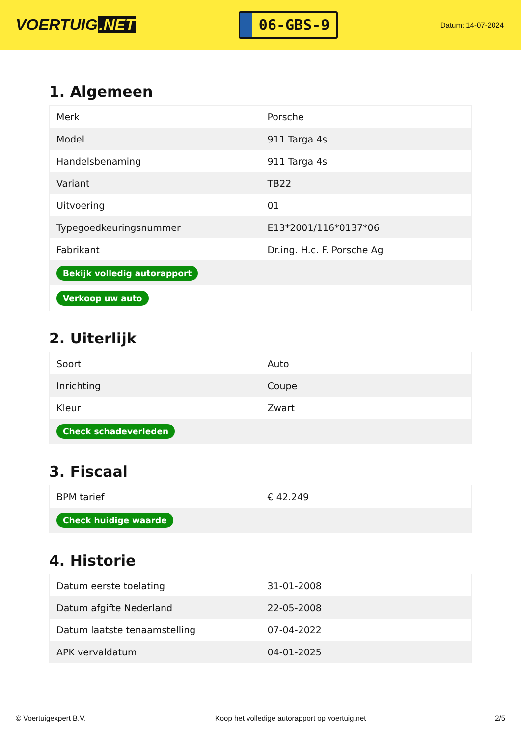VOERTUIG.NET
06-GBS-9
Datum: 14-07-2024
1. Algemeen
| Merk | Porsche |
| Model | 911 Targa 4s |
| Handelsbenaming | 911 Targa 4s |
| Variant | TB22 |
| Uitvoering | 01 |
| Typegoedkeuringsnummer | E13*2001/116*0137*06 |
| Fabrikant | Dr.ing. H.c. F. Porsche Ag |
| Bekijk volledig autorapport | |
| Verkoop uw auto | |
2. Uiterlijk
| Soort | Auto |
| Inrichting | Coupe |
| Kleur | Zwart |
| Check schadeverleden | |
3. Fiscaal
| BPM tarief | € 42.249 |
| Check huidige waarde | |
4. Historie
| Datum eerste toelating | 31-01-2008 |
| Datum afgifte Nederland | 22-05-2008 |
| Datum laatste tenaamstelling | 07-04-2022 |
| APK vervaldatum | 04-01-2025 |
© Voertuigexpert B.V. Koop het volledige autorapport op voertuig.net 2/5